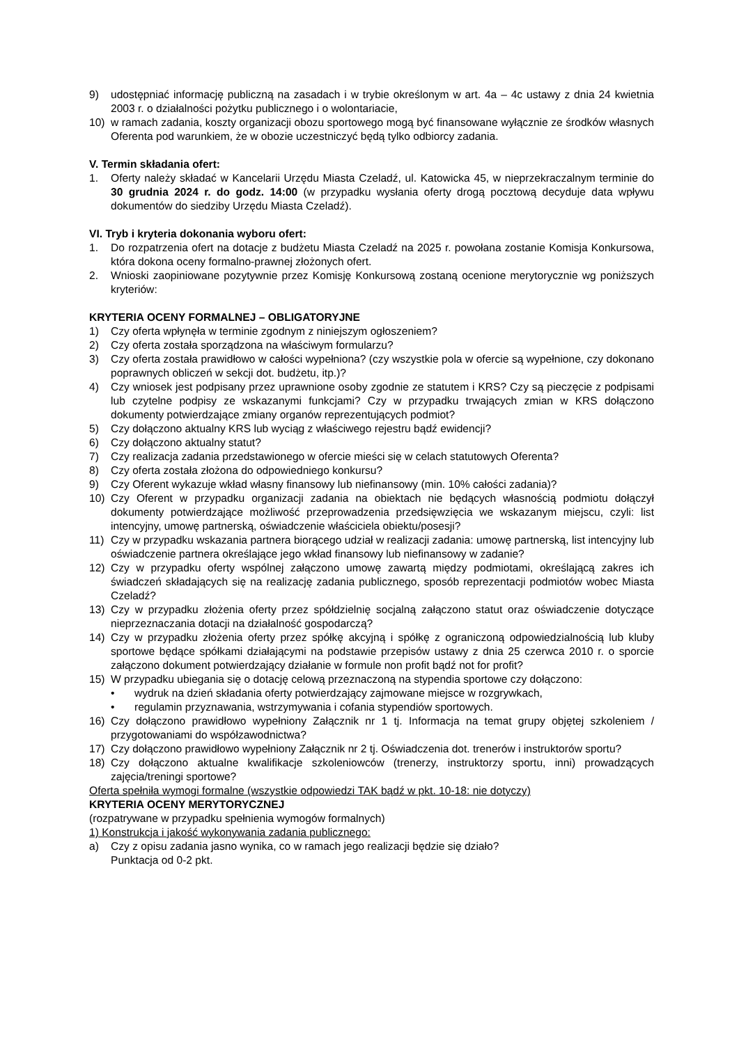9) udostępniać informację publiczną na zasadach i w trybie określonym w art. 4a – 4c ustawy z dnia 24 kwietnia 2003 r. o działalności pożytku publicznego i o wolontariacie,
10) w ramach zadania, koszty organizacji obozu sportowego mogą być finansowane wyłącznie ze środków własnych Oferenta pod warunkiem, że w obozie uczestniczyć będą tylko odbiorcy zadania.
V. Termin składania ofert:
1. Oferty należy składać w Kancelarii Urzędu Miasta Czeladź, ul. Katowicka 45, w nieprzekraczalnym terminie do 30 grudnia 2024 r. do godz. 14:00 (w przypadku wysłania oferty drogą pocztową decyduje data wpływu dokumentów do siedziby Urzędu Miasta Czeladź).
VI. Tryb i kryteria dokonania wyboru ofert:
1. Do rozpatrzenia ofert na dotacje z budżetu Miasta Czeladź na 2025 r. powołana zostanie Komisja Konkursowa, która dokona oceny formalno-prawnej złożonych ofert.
2. Wnioski zaopiniowane pozytywnie przez Komisję Konkursową zostaną ocenione merytorycznie wg poniższych kryteriów:
KRYTERIA OCENY FORMALNEJ – OBLIGATORYJNE
1) Czy oferta wpłynęła w terminie zgodnym z niniejszym ogłoszeniem?
2) Czy oferta została sporządzona na właściwym formularzu?
3) Czy oferta została prawidłowo w całości wypełniona? (czy wszystkie pola w ofercie są wypełnione, czy dokonano poprawnych obliczeń w sekcji dot. budżetu, itp.)?
4) Czy wniosek jest podpisany przez uprawnione osoby zgodnie ze statutem i KRS? Czy są pieczęcie z podpisami lub czytelne podpisy ze wskazanymi funkcjami? Czy w przypadku trwających zmian w KRS dołączono dokumenty potwierdzające zmiany organów reprezentujących podmiot?
5) Czy dołączono aktualny KRS lub wyciąg z właściwego rejestru bądź ewidencji?
6) Czy dołączono aktualny statut?
7) Czy realizacja zadania przedstawionego w ofercie mieści się w celach statutowych Oferenta?
8) Czy oferta została złożona do odpowiedniego konkursu?
9) Czy Oferent wykazuje wkład własny finansowy lub niefinansowy (min. 10% całości zadania)?
10) Czy Oferent w przypadku organizacji zadania na obiektach nie będących własnością podmiotu dołączył dokumenty potwierdzające możliwość przeprowadzenia przedsięwzięcia we wskazanym miejscu, czyli: list intencyjny, umowę partnerską, oświadczenie właściciela obiektu/posesji?
11) Czy w przypadku wskazania partnera biorącego udział w realizacji zadania: umowę partnerską, list intencyjny lub oświadczenie partnera określające jego wkład finansowy lub niefinansowy w zadanie?
12) Czy w przypadku oferty wspólnej załączono umowę zawartą między podmiotami, określającą zakres ich świadczeń składających się na realizację zadania publicznego, sposób reprezentacji podmiotów wobec Miasta Czeladź?
13) Czy w przypadku złożenia oferty przez spółdzielnię socjalną załączono statut oraz oświadczenie dotyczące nieprzeznaczania dotacji na działalność gospodarczą?
14) Czy w przypadku złożenia oferty przez spółkę akcyjną i spółkę z ograniczoną odpowiedzialnością lub kluby sportowe będące spółkami działającymi na podstawie przepisów ustawy z dnia 25 czerwca 2010 r. o sporcie załączono dokument potwierdzający działanie w formule non profit bądź not for profit?
15) W przypadku ubiegania się o dotację celową przeznaczoną na stypendia sportowe czy dołączono:
• wydruk na dzień składania oferty potwierdzający zajmowane miejsce w rozgrywkach,
• regulamin przyznawania, wstrzymywania i cofania stypendiów sportowych.
16) Czy dołączono prawidłowo wypełniony Załącznik nr 1 tj. Informacja na temat grupy objętej szkoleniem / przygotowaniami do współzawodnictwa?
17) Czy dołączono prawidłowo wypełniony Załącznik nr 2 tj. Oświadczenia dot. trenerów i instruktorów sportu?
18) Czy dołączono aktualne kwalifikacje szkoleniowców (trenerzy, instruktorzy sportu, inni) prowadzących zajęcia/treningi sportowe?
Oferta spełniła wymogi formalne (wszystkie odpowiedzi TAK bądź w pkt. 10-18: nie dotyczy)
KRYTERIA OCENY MERYTORYCZNEJ
(rozpatrywane w przypadku spełnienia wymogów formalnych)
1) Konstrukcja i jakość wykonywania zadania publicznego:
a) Czy z opisu zadania jasno wynika, co w ramach jego realizacji będzie się działo?
Punktacja od 0-2 pkt.